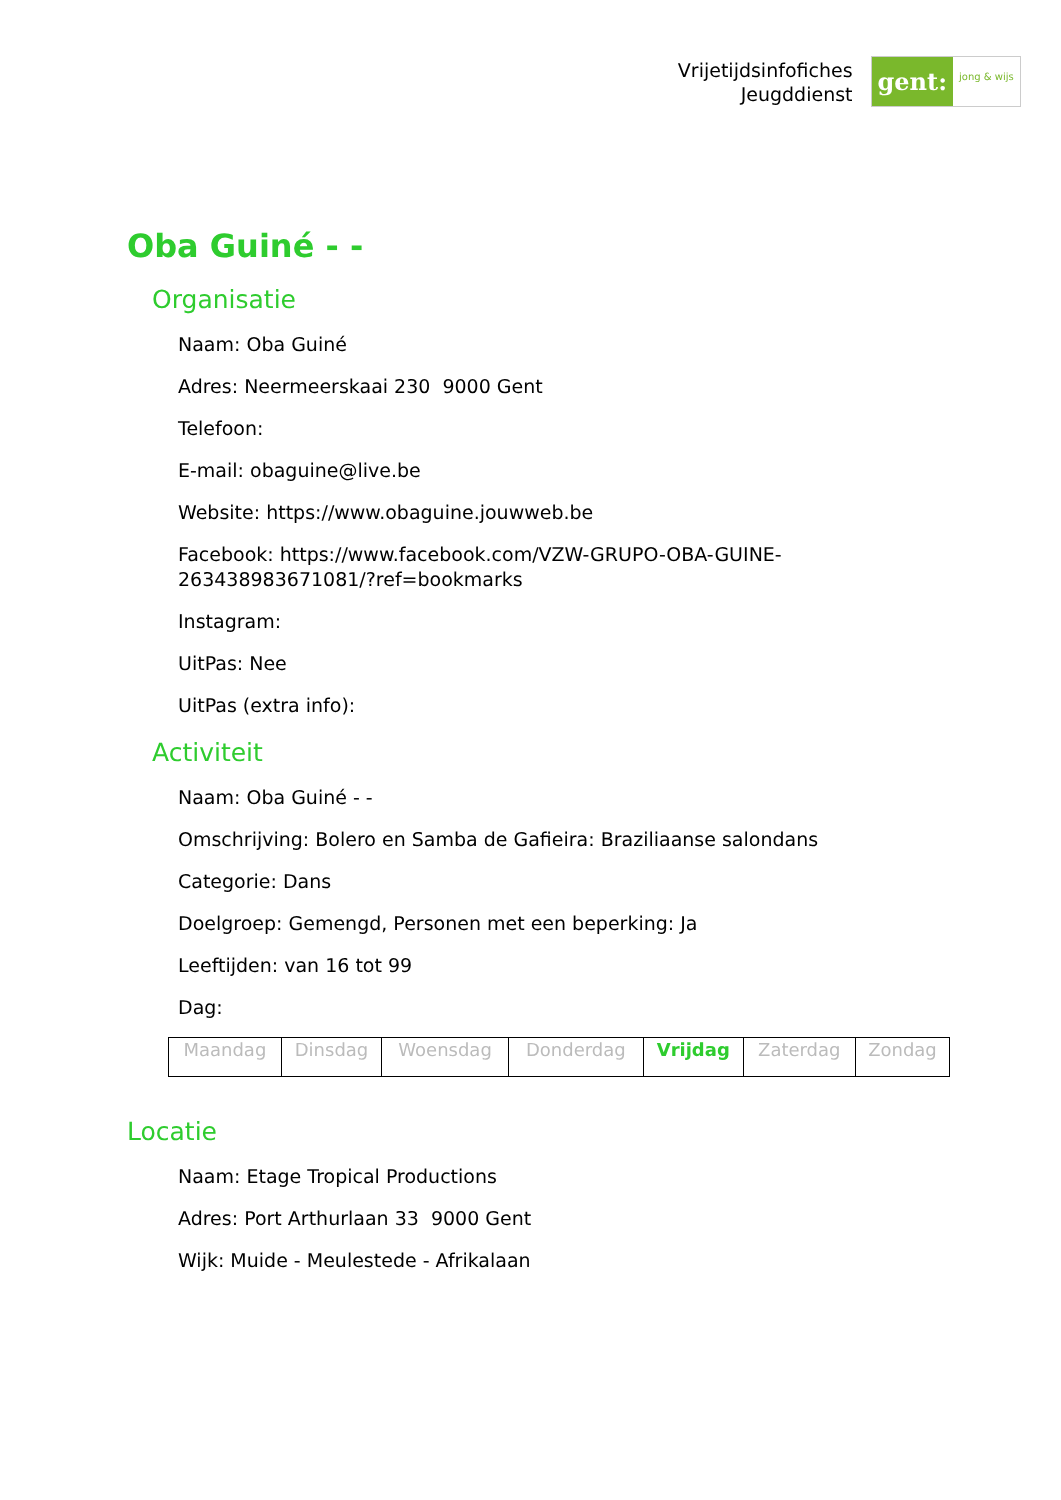Vrijetijdsinfofiches
Jeugddienst
gent: jong & wijs
Oba Guiné - -
Organisatie
Naam: Oba Guiné
Adres: Neermeerskaai 230 9000 Gent
Telefoon:
E-mail: obaguine@live.be
Website: https://www.obaguine.jouwweb.be
Facebook: https://www.facebook.com/VZW-GRUPO-OBA-GUINE-
263438983671081/?ref=bookmarks
Instagram:
UitPas: Nee
UitPas (extra info):
Activiteit
Naam: Oba Guiné - -
Omschrijving: Bolero en Samba de Gafieira: Braziliaanse salondans
Categorie: Dans
Doelgroep: Gemengd, Personen met een beperking: Ja
Leeftijden: van 16 tot 99
Dag:
| Maandag | Dinsdag | Woensdag | Donderdag | Vrijdag | Zaterdag | Zondag |
Locatie
Naam: Etage Tropical Productions
Adres: Port Arthurlaan 33 9000 Gent
Wijk: Muide - Meulestede - Afrikalaan